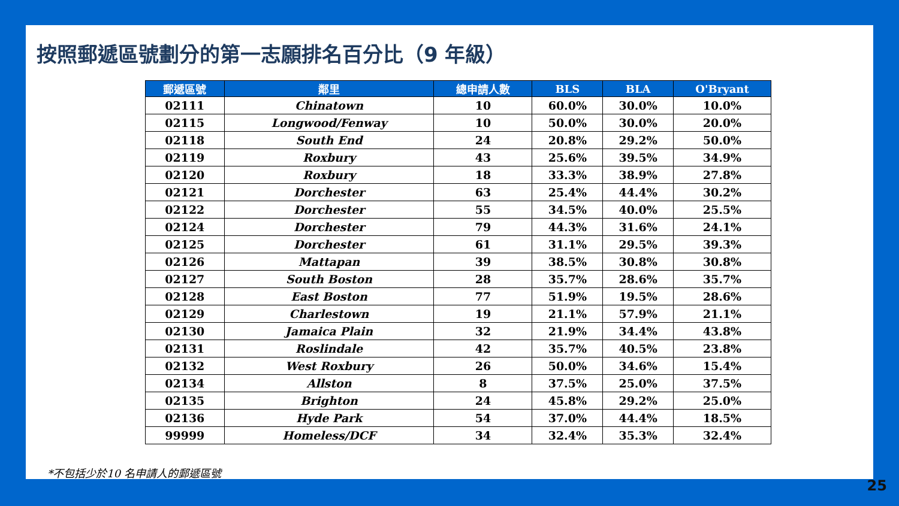按照郵遞區號劃分的第一志願排名百分比（9 年級）
| 郵遞區號 | 鄰里 | 總申請人數 | BLS | BLA | O'Bryant |
| --- | --- | --- | --- | --- | --- |
| 02111 | Chinatown | 10 | 60.0% | 30.0% | 10.0% |
| 02115 | Longwood/Fenway | 10 | 50.0% | 30.0% | 20.0% |
| 02118 | South End | 24 | 20.8% | 29.2% | 50.0% |
| 02119 | Roxbury | 43 | 25.6% | 39.5% | 34.9% |
| 02120 | Roxbury | 18 | 33.3% | 38.9% | 27.8% |
| 02121 | Dorchester | 63 | 25.4% | 44.4% | 30.2% |
| 02122 | Dorchester | 55 | 34.5% | 40.0% | 25.5% |
| 02124 | Dorchester | 79 | 44.3% | 31.6% | 24.1% |
| 02125 | Dorchester | 61 | 31.1% | 29.5% | 39.3% |
| 02126 | Mattapan | 39 | 38.5% | 30.8% | 30.8% |
| 02127 | South Boston | 28 | 35.7% | 28.6% | 35.7% |
| 02128 | East Boston | 77 | 51.9% | 19.5% | 28.6% |
| 02129 | Charlestown | 19 | 21.1% | 57.9% | 21.1% |
| 02130 | Jamaica Plain | 32 | 21.9% | 34.4% | 43.8% |
| 02131 | Roslindale | 42 | 35.7% | 40.5% | 23.8% |
| 02132 | West Roxbury | 26 | 50.0% | 34.6% | 15.4% |
| 02134 | Allston | 8 | 37.5% | 25.0% | 37.5% |
| 02135 | Brighton | 24 | 45.8% | 29.2% | 25.0% |
| 02136 | Hyde Park | 54 | 37.0% | 44.4% | 18.5% |
| 99999 | Homeless/DCF | 34 | 32.4% | 35.3% | 32.4% |
*不包括少於10 名申請人的郵遞區號
25